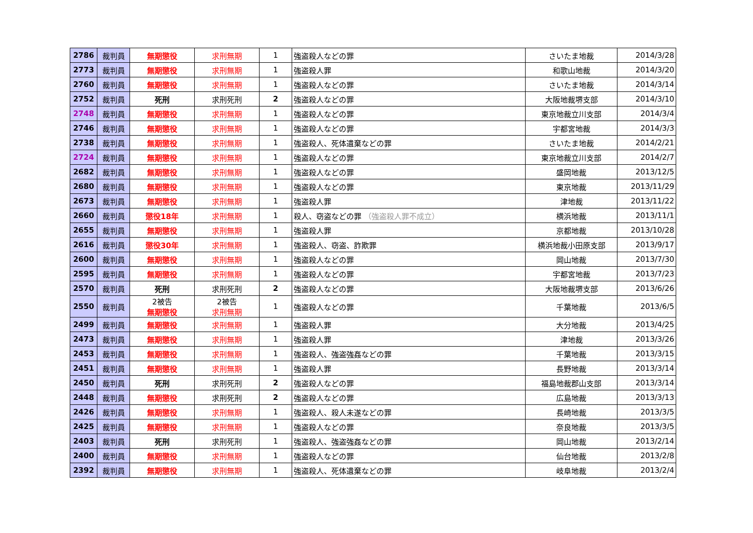| 2786 | 裁判員 | 無期懲役 | 求刑無期 | 1 | 強盗殺人などの罪 | さいたま地裁 | 2014/3/28 |
| 2773 | 裁判員 | 無期懲役 | 求刑無期 | 1 | 強盗殺人罪 | 和歌山地裁 | 2014/3/20 |
| 2760 | 裁判員 | 無期懲役 | 求刑無期 | 1 | 強盗殺人などの罪 | さいたま地裁 | 2014/3/14 |
| 2752 | 裁判員 | 死刑 | 求刑死刑 | 2 | 強盗殺人などの罪 | 大阪地裁堺支部 | 2014/3/10 |
| 2748 | 裁判員 | 無期懲役 | 求刑無期 | 1 | 強盗殺人などの罪 | 東京地裁立川支部 | 2014/3/4 |
| 2746 | 裁判員 | 無期懲役 | 求刑無期 | 1 | 強盗殺人などの罪 | 宇都宮地裁 | 2014/3/3 |
| 2738 | 裁判員 | 無期懲役 | 求刑無期 | 1 | 強盗殺人、死体遺棄などの罪 | さいたま地裁 | 2014/2/21 |
| 2724 | 裁判員 | 無期懲役 | 求刑無期 | 1 | 強盗殺人などの罪 | 東京地裁立川支部 | 2014/2/7 |
| 2682 | 裁判員 | 無期懲役 | 求刑無期 | 1 | 強盗殺人などの罪 | 盛岡地裁 | 2013/12/5 |
| 2680 | 裁判員 | 無期懲役 | 求刑無期 | 1 | 強盗殺人などの罪 | 東京地裁 | 2013/11/29 |
| 2673 | 裁判員 | 無期懲役 | 求刑無期 | 1 | 強盗殺人罪 | 津地裁 | 2013/11/22 |
| 2660 | 裁判員 | 懲役18年 | 求刑無期 | 1 | 殺人、窃盗などの罪 （強盗殺人罪不成立） | 横浜地裁 | 2013/11/1 |
| 2655 | 裁判員 | 無期懲役 | 求刑無期 | 1 | 強盗殺人罪 | 京都地裁 | 2013/10/28 |
| 2616 | 裁判員 | 懲役30年 | 求刑無期 | 1 | 強盗殺人、窃盗、詐欺罪 | 横浜地裁小田原支部 | 2013/9/17 |
| 2600 | 裁判員 | 無期懲役 | 求刑無期 | 1 | 強盗殺人などの罪 | 岡山地裁 | 2013/7/30 |
| 2595 | 裁判員 | 無期懲役 | 求刑無期 | 1 | 強盗殺人などの罪 | 宇都宮地裁 | 2013/7/23 |
| 2570 | 裁判員 | 死刑 | 求刑死刑 | 2 | 強盗殺人などの罪 | 大阪地裁堺支部 | 2013/6/26 |
| 2550 | 裁判員 | 2被告 無期懲役 | 2被告 求刑無期 | 1 | 強盗殺人などの罪 | 千葉地裁 | 2013/6/5 |
| 2499 | 裁判員 | 無期懲役 | 求刑無期 | 1 | 強盗殺人罪 | 大分地裁 | 2013/4/25 |
| 2473 | 裁判員 | 無期懲役 | 求刑無期 | 1 | 強盗殺人罪 | 津地裁 | 2013/3/26 |
| 2453 | 裁判員 | 無期懲役 | 求刑無期 | 1 | 強盗殺人、強盗強姦などの罪 | 千葉地裁 | 2013/3/15 |
| 2451 | 裁判員 | 無期懲役 | 求刑無期 | 1 | 強盗殺人罪 | 長野地裁 | 2013/3/14 |
| 2450 | 裁判員 | 死刑 | 求刑死刑 | 2 | 強盗殺人などの罪 | 福島地裁郡山支部 | 2013/3/14 |
| 2448 | 裁判員 | 無期懲役 | 求刑死刑 | 2 | 強盗殺人などの罪 | 広島地裁 | 2013/3/13 |
| 2426 | 裁判員 | 無期懲役 | 求刑無期 | 1 | 強盗殺人、殺人未遂などの罪 | 長崎地裁 | 2013/3/5 |
| 2425 | 裁判員 | 無期懲役 | 求刑無期 | 1 | 強盗殺人などの罪 | 奈良地裁 | 2013/3/5 |
| 2403 | 裁判員 | 死刑 | 求刑死刑 | 1 | 強盗殺人、強盗強姦などの罪 | 岡山地裁 | 2013/2/14 |
| 2400 | 裁判員 | 無期懲役 | 求刑無期 | 1 | 強盗殺人などの罪 | 仙台地裁 | 2013/2/8 |
| 2392 | 裁判員 | 無期懲役 | 求刑無期 | 1 | 強盗殺人、死体遺棄などの罪 | 岐阜地裁 | 2013/2/4 |